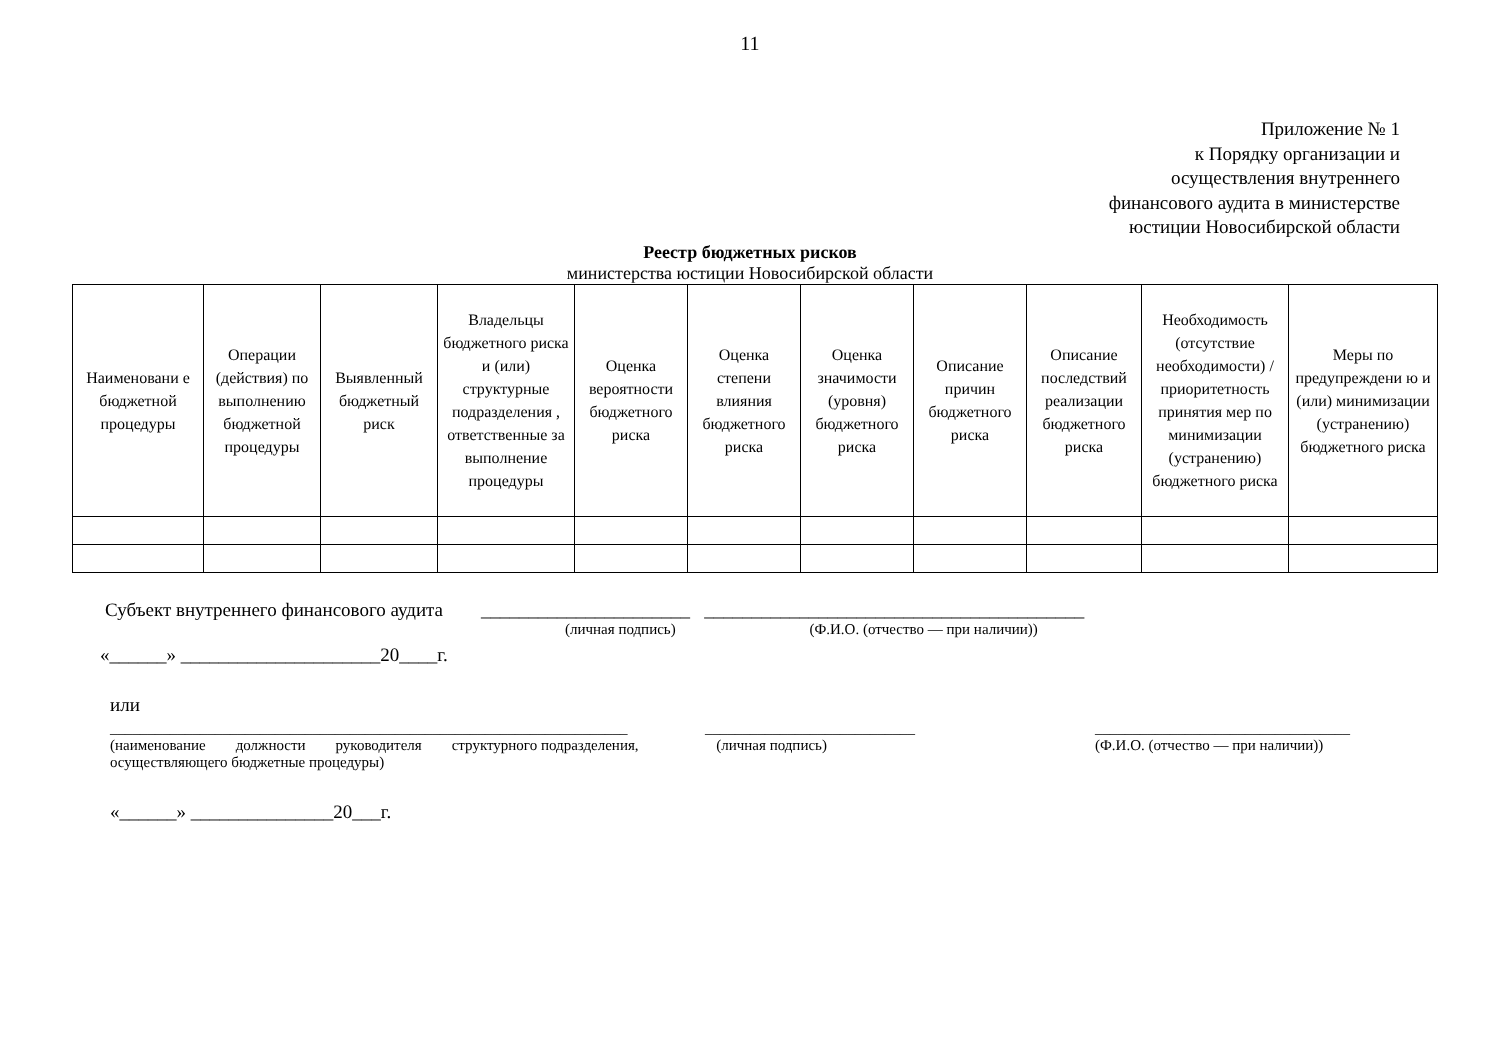11
Приложение № 1
к Порядку организации и
осуществления внутреннего
финансового аудита в министерстве
юстиции Новосибирской области
Реестр бюджетных рисков
министерства юстиции Новосибирской области
| Наименовани е бюджетной процедуры | Операции (действия) по выполнению бюджетной процедуры | Выявленный бюджетный риск | Владельцы бюджетного риска и (или) структурные подразделения , ответственные за выполнение процедуры | Оценка вероятности бюджетного риска | Оценка степени влияния бюджетного риска | Оценка значимости (уровня) бюджетного риска | Описание причин бюджетного риска | Описание последствий реализации бюджетного риска | Необходимость (отсутствие необходимости) / приоритетность принятия мер по минимизации (устранению) бюджетного риска | Меры по предупреждени ю и (или) минимизации (устранению) бюджетного риска |
| --- | --- | --- | --- | --- | --- | --- | --- | --- | --- | --- |
Субъект внутреннего финансового аудита ______________________ ________________________________________
(личная подпись) (Ф.И.О. (отчество — при наличии))
«______» _____________________20____г.
или
_____________________________________________________________________
(наименование должности руководителя структурного подразделения, осуществляющего бюджетные процедуры)
____________________________
(личная подпись)
__________________________________
(Ф.И.О. (отчество — при наличии))
«______» _______________20___г.